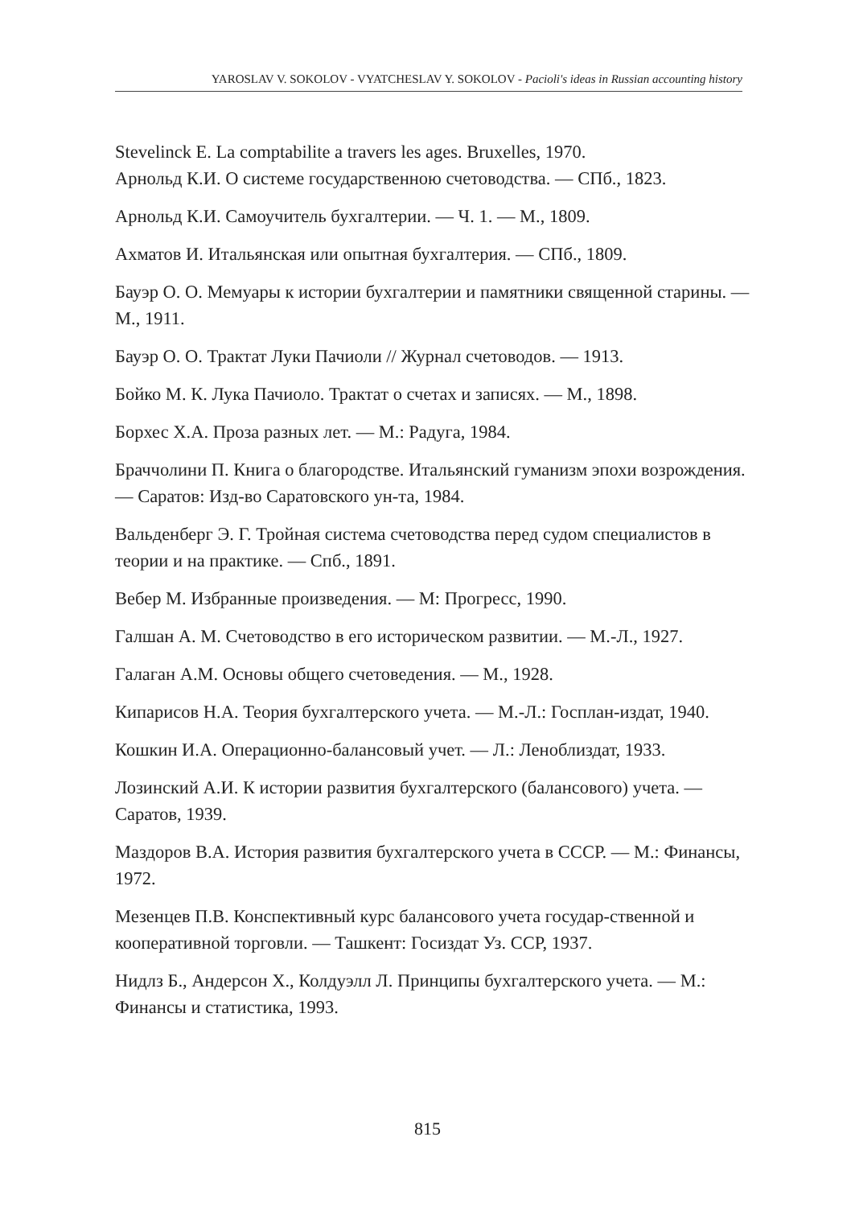YAROSLAV V. SOKOLOV - VYATCHESLAV Y. SOKOLOV - Pacioli's ideas in Russian accounting history
Stevelinck E. La comptabilite a travers les ages. Bruxelles, 1970.
Арнольд К.И. О системе государственною счетоводства. — СПб., 1823.
Арнольд К.И. Самоучитель бухгалтерии. — Ч. 1. — М., 1809.
Ахматов И. Итальянская или опытная бухгалтерия. — СПб., 1809.
Бауэр О. О. Мемуары к истории бухгалтерии и памятники священной старины. — М., 1911.
Бауэр О. О. Трактат Луки Пачиоли // Журнал счетоводов. — 1913.
Бойко М. К. Лука Пачиоло. Трактат о счетах и записях. — М., 1898.
Борхес Х.А. Проза разных лет. — М.: Радуга, 1984.
Браччолини П. Книга о благородстве. Итальянский гуманизм эпохи возрождения. — Саратов: Изд-во Саратовского ун-та, 1984.
Вальденберг Э. Г. Тройная система счетоводства перед судом специалистов в теории и на практике. — Спб., 1891.
Вебер М. Избранные произведения. — М: Прогресс, 1990.
Галшан А. М. Счетоводство в его историческом развитии. — М.-Л., 1927.
Галаган А.М. Основы общего счетоведения. — М., 1928.
Кипарисов Н.А. Теория бухгалтерского учета. — М.-Л.: Госплан-издат, 1940.
Кошкин И.А. Операционно-балансовый учет. — Л.: Леноблиздат, 1933.
Лозинский А.И. К истории развития бухгалтерского (балансового) учета. — Саратов, 1939.
Маздоров В.А. История развития бухгалтерского учета в СССР. — М.: Финансы, 1972.
Мезенцев П.В. Конспективный курс балансового учета государ-ственной и кооперативной торговли. — Ташкент: Госиздат Уз. ССР, 1937.
Нидлз Б., Андерсон Х., Колдуэлл Л. Принципы бухгалтерского учета. — М.: Финансы и статистика, 1993.
815